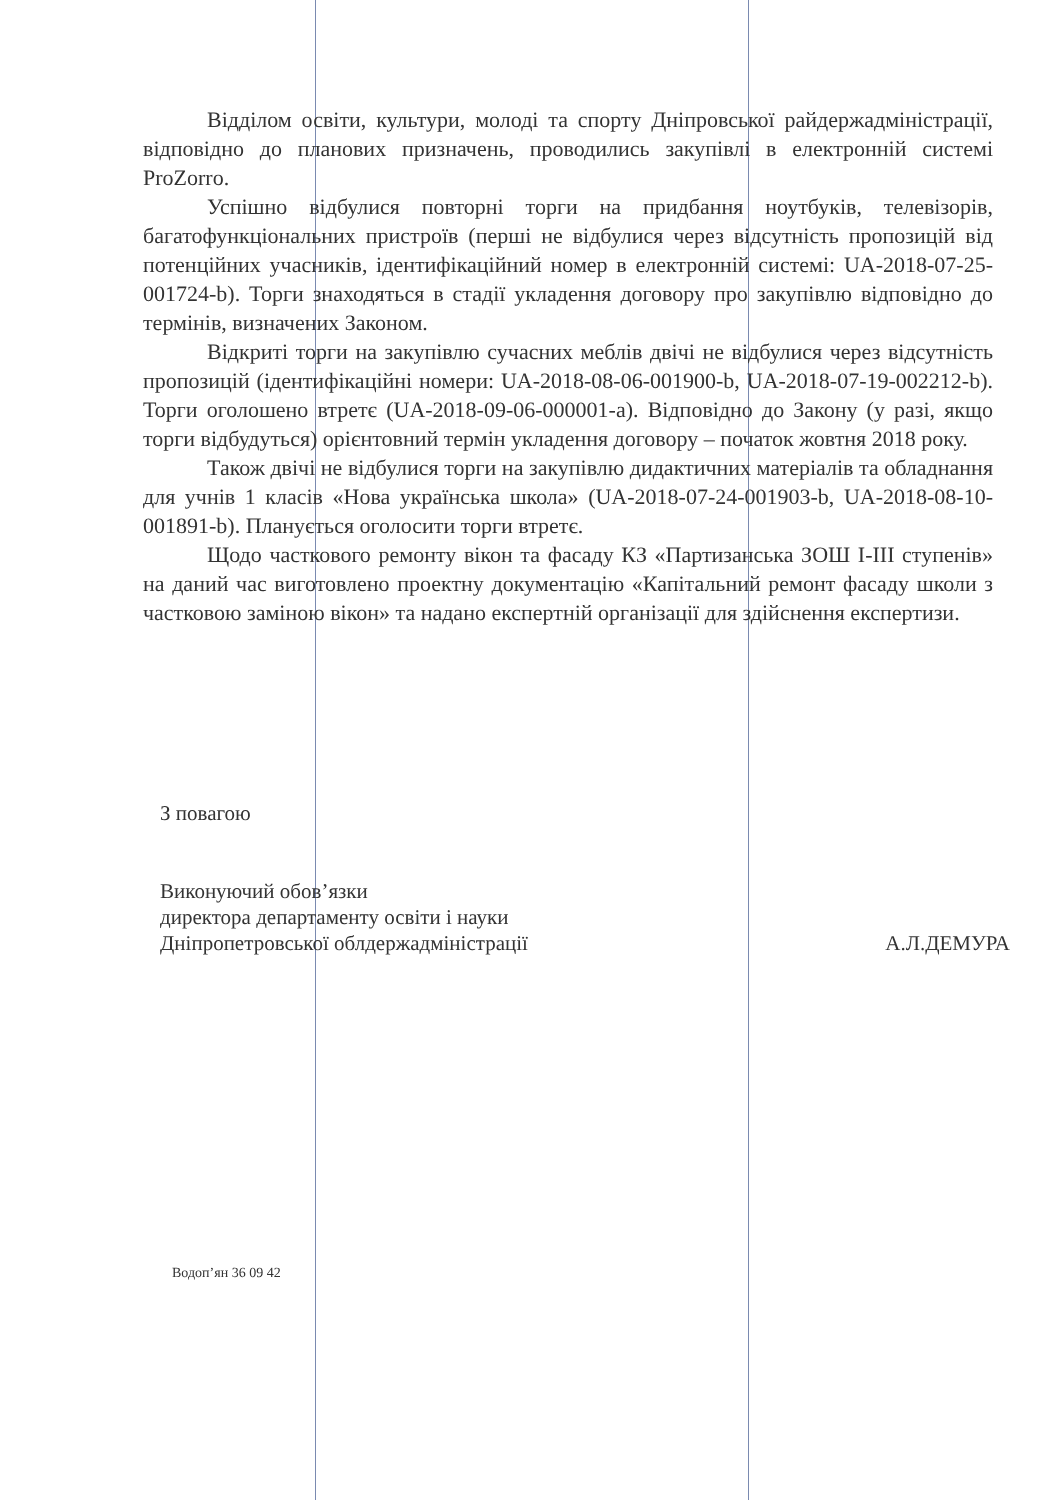Відділом освіти, культури, молоді та спорту Дніпровської райдержадміністрації, відповідно до планових призначень, проводились закупівлі в електронній системі ProZorro.
Успішно відбулися повторні торги на придбання ноутбуків, телевізорів, багатофункціональних пристроїв (перші не відбулися через відсутність пропозицій від потенційних учасників, ідентифікаційний номер в електронній системі: UA-2018-07-25-001724-b). Торги знаходяться в стадії укладення договору про закупівлю відповідно до термінів, визначених Законом.
Відкриті торги на закупівлю сучасних меблів двічі не відбулися через відсутність пропозицій (ідентифікаційні номери: UA-2018-08-06-001900-b, UA-2018-07-19-002212-b). Торги оголошено втретє (UA-2018-09-06-000001-a). Відповідно до Закону (у разі, якщо торги відбудуться) орієнтовний термін укладення договору – початок жовтня 2018 року.
Також двічі не відбулися торги на закупівлю дидактичних матеріалів та обладнання для учнів 1 класів «Нова українська школа» (UA-2018-07-24-001903-b, UA-2018-08-10-001891-b). Планується оголосити торги втретє.
Щодо часткового ремонту вікон та фасаду КЗ «Партизанська ЗОШ І-ІІІ ступенів» на даний час виготовлено проектну документацію «Капітальний ремонт фасаду школи з частковою заміною вікон» та надано експертній організації для здійснення експертизи.
З повагою
Виконуючий обов’язки
директора департаменту освіти і науки
Дніпропетровської облдержадміністрації
А.Л.ДЕМУРА
Водоп’ян 36 09 42